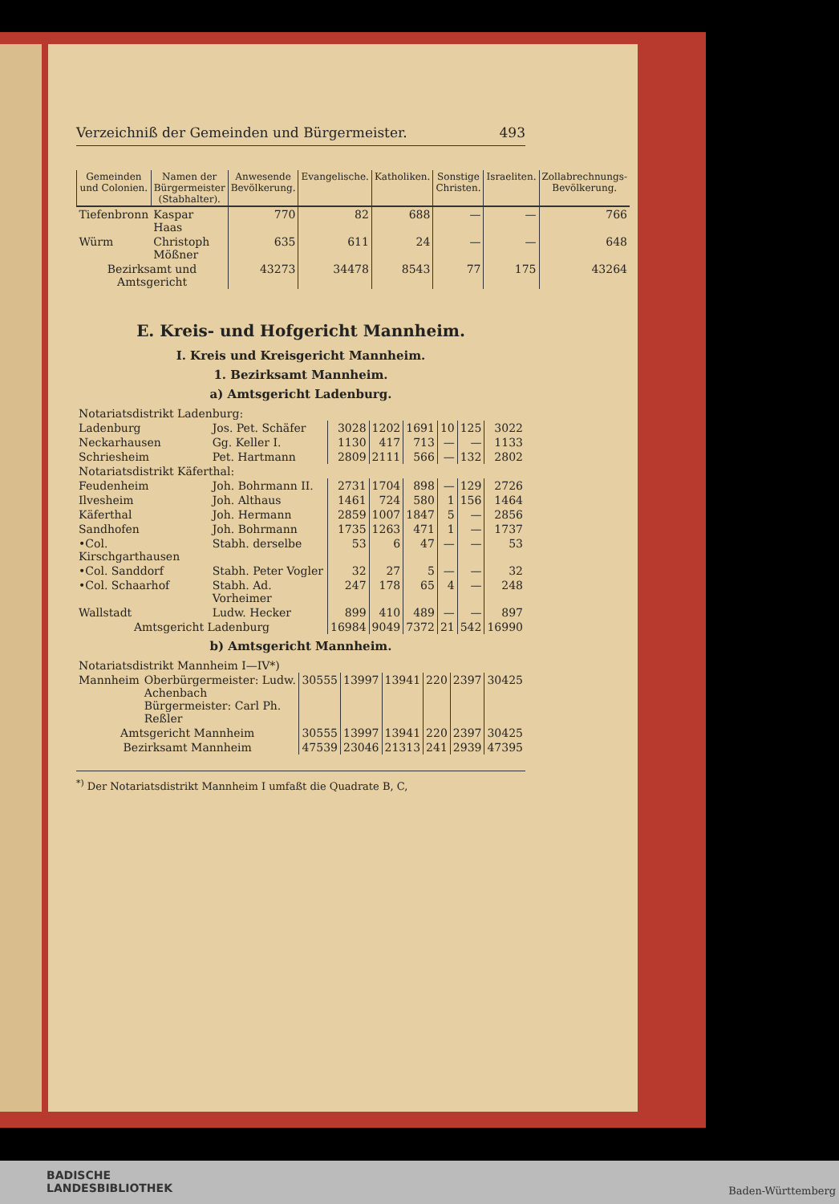Verzeichniß der Gemeinden und Bürgermeister. 493
| Gemeinden und Colonien. | Namen der Bürgermeister (Stabhalter). | Anwesende Bevölkerung. | Evangelische. | Katholiken. | Sonstige Christen. | Israeliten. | Zollabrechnungs-Bevölkerung. |
| --- | --- | --- | --- | --- | --- | --- | --- |
| Tiefenbronn | Kaspar Haas | 770 | 82 | 688 | — | — | 766 |
| Würm | Christoph Mößner | 635 | 611 | 24 | — | — | 648 |
| Bezirksamt und Amtsgericht | | 43273 | 34478 | 8543 | 77 | 175 | 43264 |
E. Kreis- und Hofgericht Mannheim.
I. Kreis und Kreisgericht Mannheim.
1. Bezirksamt Mannheim.
a) Amtsgericht Ladenburg.
| Notariatsdistrikt Ladenburg: | | | | | | | |
| Ladenburg | Jos. Pet. Schäfer | 3028 | 1202 | 1691 | 10 | 125 | 3022 |
| Neckarhausen | Gg. Keller I. | 1130 | 417 | 713 | — | — | 1133 |
| Schriesheim | Pet. Hartmann | 2809 | 2111 | 566 | — | 132 | 2802 |
| Notariatsdistrikt Käferthal: | | | | | | | |
| Feudenheim | Joh. Bohrmann II. | 2731 | 1704 | 898 | — | 129 | 2726 |
| Ilvesheim | Joh. Althaus | 1461 | 724 | 580 | 1 | 156 | 1464 |
| Käferthal | Joh. Hermann | 2859 | 1007 | 1847 | 5 | — | 2856 |
| Sandhofen | Joh. Bohrmann | 1735 | 1263 | 471 | 1 | — | 1737 |
| •Col. Kirschgarthausen | Stabh. derselbe | 53 | 6 | 47 | — | — | 53 |
| •Col. Sanddorf | Stabh. Peter Vogler | 32 | 27 | 5 | — | — | 32 |
| •Col. Schaarhof | Stabh. Ad. Vorheimer | 247 | 178 | 65 | 4 | — | 248 |
| Wallstadt | Ludw. Hecker | 899 | 410 | 489 | — | — | 897 |
| Amtsgericht Ladenburg | | 16984 | 9049 | 7372 | 21 | 542 | 16990 |
b) Amtsgericht Mannheim.
| Notariatsdistrikt Mannheim I—IV*) | | | | | | | |
| Mannheim | Oberbürgermeister: Ludw. Achenbach Bürgermeister: Carl Ph. Reßler | 30555 | 13997 | 13941 | 220 | 2397 | 30425 |
| Amtsgericht Mannheim | | 30555 | 13997 | 13941 | 220 | 2397 | 30425 |
| Bezirksamt Mannheim | | 47539 | 23046 | 21313 | 241 | 2939 | 47395 |
<sup>*)</sup> Der Notariatsdistrikt Mannheim I umfaßt die Quadrate B, C,
BADISCHE
LANDESBIBLIOTHEK
Baden-Württemberg